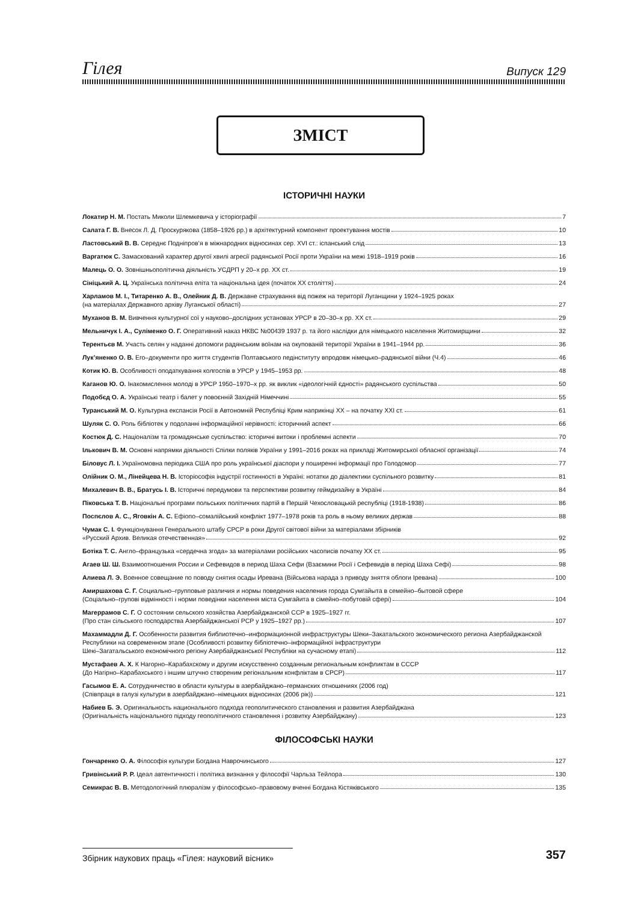Гілея Випуск 129
ЗМІСТ
ІСТОРИЧНІ НАУКИ
Локатир Н. М. Постать Миколи Шлемкевича у історіографії 7
Салата Г. В. Внесок Л. Д. Проскурякова (1858–1926 рр.) в архітектурний компонент проектування мостів 10
Ластовський В. В. Середнє Подніпров’я в міжнародних відносинах сер. XVI ст.: іспанський слід 13
Варгатюк С. Замаскований характер другої хвилі агресії радянської Росії проти України на межі 1918–1919 років 16
Малець О. О. Зовнішньополітична діяльність УСДРП у 20–х рр. XX ст. 19
Сініцький А. Ц. Українська політична еліта та національна ідея (початок XX століття) 24
Харламов М. І., Титаренко А. В., Олейник Д. В. Державне страхування від пожеж на території Луганщини у 1924–1925 роках
(на матеріалах Державного архіву Луганської області) 27
Муханов В. М. Вивчення культурної сої у науково–дослідних установах УРСР в 20–30–х рр. XX ст. 29
Мельничук І. А., Суліменко О. Г. Оперативний наказ НКВС №00439 1937 р. та його наслідки для німецького населення Житомирщини 32
Терентьєв М. Участь селян у наданні допомоги радянським воїнам на окупованій території України в 1941–1944 рр. 36
Лук’яненко О. В. Его–документи про життя студентів Полтавського педінституту впродовж німецько–радянської війни (Ч.4) 46
Котик Ю. В. Особливості оподаткування колгоспів в УРСР у 1945–1953 рр. 48
Каганов Ю. О. Інакомислення молоді в УРСР 1950–1970–х рр. як виклик «ідеологічній єдності» радянського суспільства 50
Подобєд О. А. Українські театр і балет у повоєнній Західній Німеччині 55
Туранський М. О. Культурна експансія Росії в Автономній Республіці Крим наприкінці XX – на початку XXI ст. 61
Шуляк С. О. Роль бібліотек у подоланні інформаційної нерівності: історичний аспект 66
Костюк Д. С. Націоналізм та громадянське суспільство: історичні витоки і проблемні аспекти 70
Ількович В. М. Основні напрямки діяльності Спілки поляків України у 1991–2016 роках на прикладі Житомирської обласної організації 74
Біловус Л. І. Україномовна періодика США про роль української діаспори у поширенні інформації про Голодомор 77
Олійник О. М., Лінейцева Н. В. Історіософія індустрії гостинності в Україні: нотатки до діалектики суспільного розвитку 81
Михалевич В. В., Братусь І. В. Історичні передумови та перспективи розвитку геймдизайну в Україні 84
Піковська Т. В. Національні програми польських політичних партій в Першій Чехословацькій республіці (1918-1938) 86
Поспєлов А. С., Яговкін А. С. Ефіопо–сомалійський конфлікт 1977–1978 років та роль в ньому великих держав 88
Чумак С. І. Функціонування Генерального штабу СРСР в роки Другої світової війни за матеріалами збірників
«Русский Архив. Великая отечественная» 92
Ботіка Т. С. Англо–французька «сердечна згода» за матеріалами російських часописів початку XX ст. 95
Агаев Ш. Ш. Взаимоотношения России и Сефевидов в период Шаха Сефи (Взаємини Росії і Сефевидів в період Шаха Сефі) 98
Алиева Л. Э. Военное совещание по поводу снятия осады Иревана (Військова нарада з приводу зняття облоги Іревана) 100
Амиршахова С. Г. Социально–групповые различия и нормы поведения населения города Сумгайыта в семейно–бытовой сфере
(Соціально–групові відмінності і норми поведінки населення міста Сумгайита в сімейно–побутовій сфері) 104
Магеррамов С. Г. О состоянии сельского хозяйства Азербайджанской ССР в 1925–1927 гг.
(Про стан сільського господарства Азербайджанської РСР у 1925–1927 рр.) 107
Махаммадли Д. Г. Особенности развития библиотечно–информационной инфраструктуры Шеки–Закатальского экономического региона Азербайджанской Республики на современном этапе (Особливості розвитку бібліотечно–інформаційної інфраструктури
Шекі–Загатальського економічного регіону Азербайджанської Республіки на сучасному етапі) 112
Мустафаев А. Х. К Нагорно–Карабахскому и другим искусственно созданным региональным конфликтам в СССР
(До Нагірно–Карабахського і іншим штучно створеним регіональним конфліктам в СРСР) 117
Гасымов Е. А. Сотрудничество в области культуры в азербайджано–германских отношениях (2006 год)
(Співпраця в галузі культури в азербайджано–німецьких відносинах (2006 рік)) 121
Набиев Б. Э. Оригинальность национального подхода геополитического становления и развития Азербайджана
(Оригінальність національного підходу геополітичного становлення і розвитку Азербайджану) 123
ФІЛОСОФСЬКІ НАУКИ
Гончаренко О. А. Філософія культури Богдана Наврочинського 127
Гривінський Р. Р. Ідеал автентичності і політика визнання у філософії Чарльза Тейлора 130
Семикрас В. В. Методологічний плюралізм у філософсько–правовому вченні Богдана Кістяківського 135
Збірник наукових праць «Гілея: науковий вісник» 357